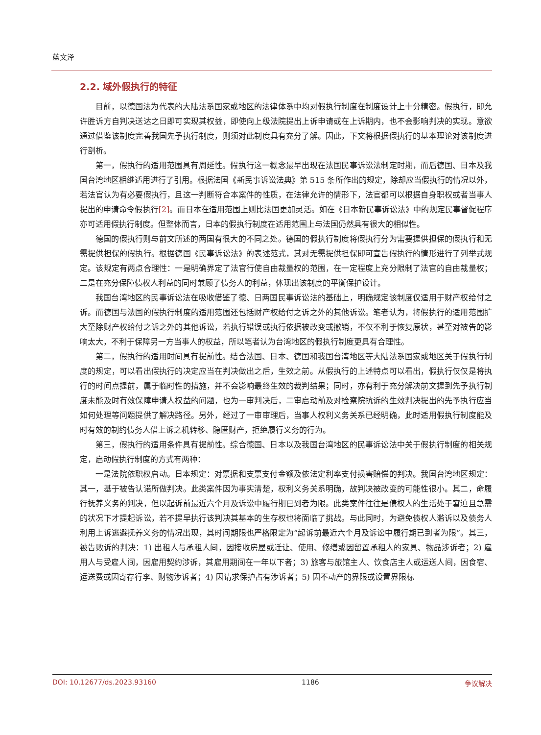蓝文泽
2.2. 域外假执行的特征
目前，以德国法为代表的大陆法系国家或地区的法律体系中均对假执行制度在制度设计上十分精密。假执行，即允许胜诉方自判决送达之日即可实现其权益，即使向上级法院提出上诉申请或在上诉期内，也不会影响判决的实现。意欲通过借鉴该制度完善我国先予执行制度，则须对此制度具有充分了解。因此，下文将根据假执行的基本理论对该制度进行剖析。
第一，假执行的适用范围具有周延性。假执行这一概念最早出现在法国民事诉讼法制定时期，而后德国、日本及我国台湾地区相继适用进行了引用。根据法国《新民事诉讼法典》第 515 条所作出的规定，除却应当假执行的情况以外，若法官认为有必要假执行，且这一判断符合本案件的性质，在法律允许的情形下，法官都可以根据自身职权或者当事人提出的申请命令假执行[2]。而日本在适用范围上则比法国更加灵活。如在《日本新民事诉讼法》中的规定民事督促程序亦可适用假执行制度。但整体而言，日本的假执行制度在适用范围上与法国仍然具有很大的相似性。
德国的假执行则与前文所述的两国有很大的不同之处。德国的假执行制度将假执行分为需要提供担保的假执行和无需提供担保的假执行。根据德国《民事诉讼法》的表述范式，其对无需提供担保即可宣告假执行的情形进行了列举式规定。该规定有两点合理性：一是明确界定了法官行使自由裁量权的范围，在一定程度上充分限制了法官的自由裁量权；二是在充分保障债权人利益的同时兼顾了债务人的利益，体现出该制度的平衡保护设计。
我国台湾地区的民事诉讼法在吸收借鉴了德、日两国民事诉讼法的基础上，明确规定该制度仅适用于财产权给付之诉。而德国与法国的假执行制度的适用范围还包括财产权给付之诉之外的其他诉讼。笔者认为，将假执行的适用范围扩大至除财产权给付之诉之外的其他诉讼，若执行错误或执行依据被改变或撤销，不仅不利于恢复原状，甚至对被告的影响太大，不利于保障另一方当事人的权益，所以笔者认为台湾地区的假执行制度更具有合理性。
第二，假执行的适用时间具有提前性。结合法国、日本、德国和我国台湾地区等大陆法系国家或地区关于假执行制度的规定，可以看出假执行的决定应当在判决做出之后，生效之前。从假执行的上述特点可以看出，假执行仅仅是将执行的时间点提前，属于临时性的措施，并不会影响最终生效的裁判结果；同时，亦有利于充分解决前文提到先予执行制度未能及时有效保障申请人权益的问题，也为一审判决后，二审启动前及对检察院抗诉的生效判决提出的先予执行应当如何处理等问题提供了解决路径。另外，经过了一审审理后，当事人权利义务关系已经明确，此时适用假执行制度能及时有效的制约债务人借上诉之机转移、隐匿财产，拒绝履行义务的行为。
第三，假执行的适用条件具有提前性。综合德国、日本以及我国台湾地区的民事诉讼法中关于假执行制度的相关规定，启动假执行制度的方式有两种：
一是法院依职权启动。日本规定：对票据和支票支付金额及依法定利率支付损害赔偿的判决。我国台湾地区规定：其一，基于被告认诺所做判决。此类案件因为事实清楚，权利义务关系明确，故判决被改变的可能性很小。其二，命履行抚养义务的判决，但以起诉前最近六个月及诉讼中履行期已到者为限。此类案件往往是债权人的生活处于窘迫且急需的状况下才提起诉讼，若不提早执行该判决其基本的生存权也将面临了挑战。与此同时，为避免债权人滥诉以及债务人利用上诉逃避抚养义务的情况出现，其时间期限也严格限定为“起诉前最近六个月及诉讼中履行期已到者为限”。其三，被告败诉的判决：1) 出租人与承租人间，因接收房屋或迁让、使用、修缮或因留置承租人的家具、物品涉诉者；2) 雇用人与受雇人间，因雇用契约涉诉，其雇用期间在一年以下者；3) 旅客与旅馆主人、饮食店主人或运送人间，因食宿、运送费或因寄存行李、财物涉诉者；4) 因请求保护占有涉诉者；5) 因不动产的界限或设置界限标
DOI: 10.12677/ds.2023.93160 1186 争议解决